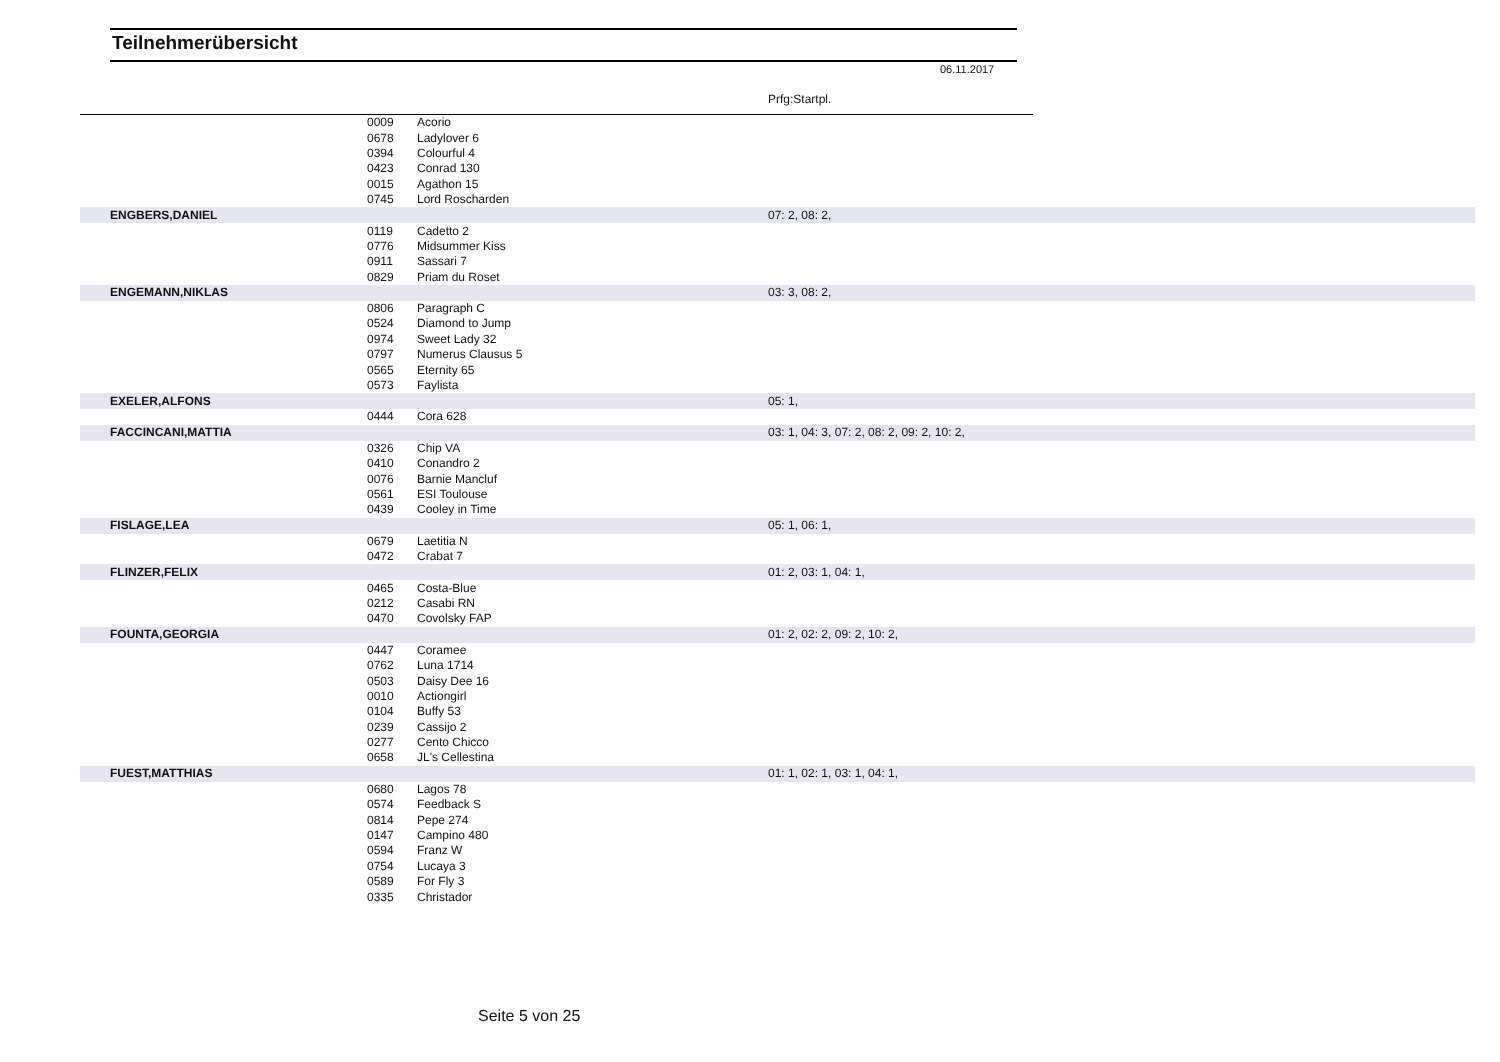Teilnehmerübersicht
06.11.2017
Prfg:Startpl.
| | 0009 | Acorio | | |
| | 0678 | Ladylover 6 | | |
| | 0394 | Colourful 4 | | |
| | 0423 | Conrad 130 | | |
| | 0015 | Agathon 15 | | |
| | 0745 | Lord Roscharden | | |
| ENGBERS,DANIEL | | | 07: 2, 08: 2, | |
| | 0119 | Cadetto 2 | | |
| | 0776 | Midsummer Kiss | | |
| | 0911 | Sassari 7 | | |
| | 0829 | Priam du Roset | | |
| ENGEMANN,NIKLAS | | | 03: 3, 08: 2, | |
| | 0806 | Paragraph C | | |
| | 0524 | Diamond to Jump | | |
| | 0974 | Sweet Lady 32 | | |
| | 0797 | Numerus Clausus 5 | | |
| | 0565 | Eternity 65 | | |
| | 0573 | Faylista | | |
| EXELER,ALFONS | | | 05: 1, | |
| | 0444 | Cora 628 | | |
| FACCINCANI,MATTIA | | | 03: 1, 04: 3, 07: 2, 08: 2, 09: 2, 10: 2, | |
| | 0326 | Chip VA | | |
| | 0410 | Conandro 2 | | |
| | 0076 | Barnie Mancluf | | |
| | 0561 | ESI Toulouse | | |
| | 0439 | Cooley in Time | | |
| FISLAGE,LEA | | | 05: 1, 06: 1, | |
| | 0679 | Laetitia N | | |
| | 0472 | Crabat 7 | | |
| FLINZER,FELIX | | | 01: 2, 03: 1, 04: 1, | |
| | 0465 | Costa-Blue | | |
| | 0212 | Casabi RN | | |
| | 0470 | Covolsky FAP | | |
| FOUNTA,GEORGIA | | | 01: 2, 02: 2, 09: 2, 10: 2, | |
| | 0447 | Coramee | | |
| | 0762 | Luna 1714 | | |
| | 0503 | Daisy Dee 16 | | |
| | 0010 | Actiongirl | | |
| | 0104 | Buffy 53 | | |
| | 0239 | Cassijo 2 | | |
| | 0277 | Cento Chicco | | |
| | 0658 | JL's Cellestina | | |
| FUEST,MATTHIAS | | | 01: 1, 02: 1, 03: 1, 04: 1, | |
| | 0680 | Lagos 78 | | |
| | 0574 | Feedback S | | |
| | 0814 | Pepe 274 | | |
| | 0147 | Campino 480 | | |
| | 0594 | Franz W | | |
| | 0754 | Lucaya 3 | | |
| | 0589 | For Fly 3 | | |
| | 0335 | Christador | | |
Seite 5 von 25